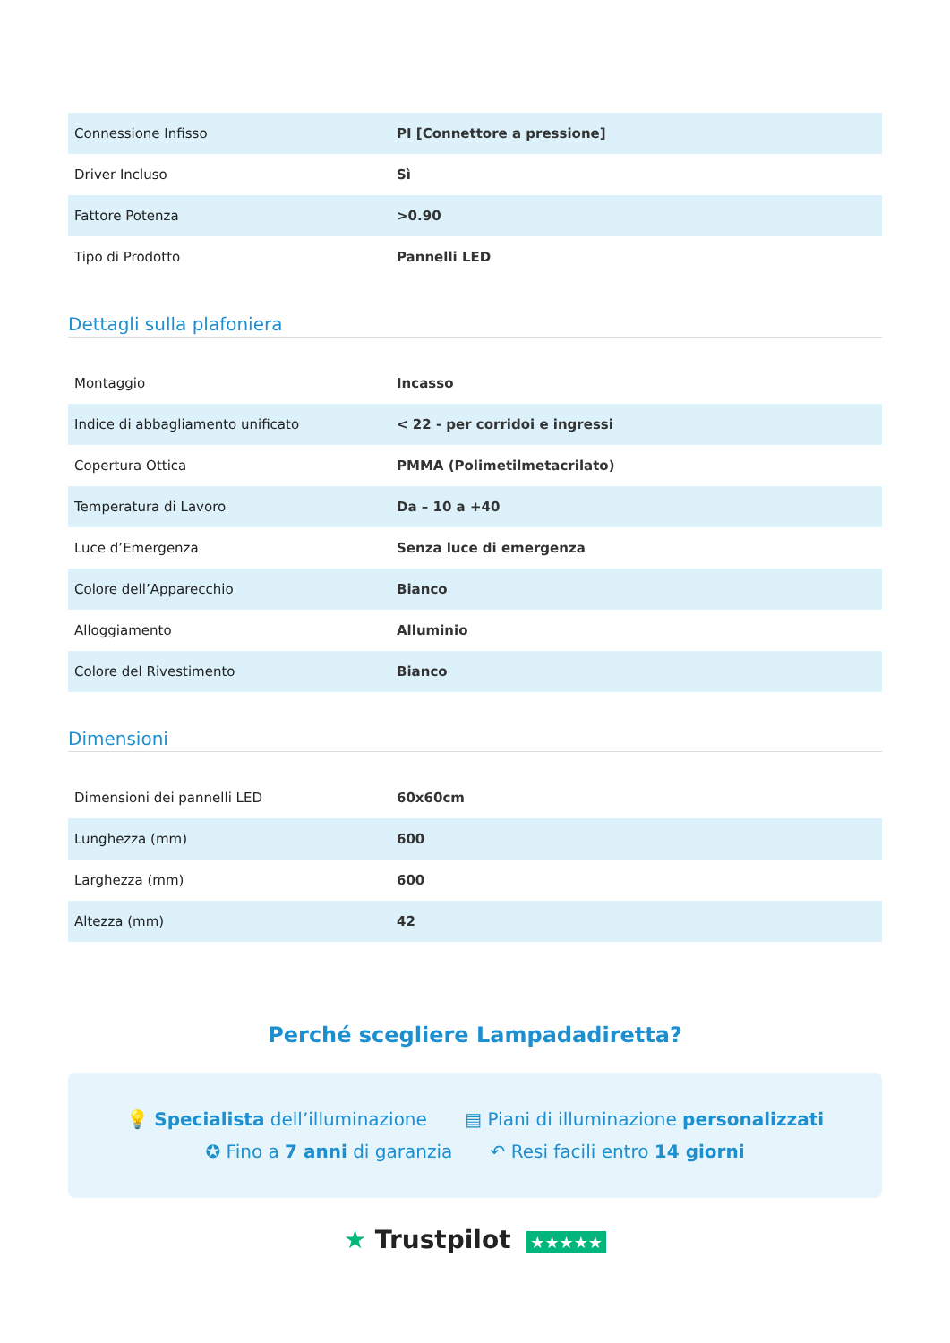| Connessione Infisso | PI [Connettore a pressione] |
| Driver Incluso | Sì |
| Fattore Potenza | >0.90 |
| Tipo di Prodotto | Pannelli LED |
Dettagli sulla plafoniera
| Montaggio | Incasso |
| Indice di abbagliamento unificato | < 22 - per corridoi e ingressi |
| Copertura Ottica | PMMA (Polimetilmetacrilato) |
| Temperatura di Lavoro | Da – 10 a +40 |
| Luce d’Emergenza | Senza luce di emergenza |
| Colore dell’Apparecchio | Bianco |
| Alloggiamento | Alluminio |
| Colore del Rivestimento | Bianco |
Dimensioni
| Dimensioni dei pannelli LED | 60x60cm |
| Lunghezza (mm) | 600 |
| Larghezza (mm) | 600 |
| Altezza (mm) | 42 |
Perché scegliere Lampadadiretta?
💡 Specialista dell’illuminazione ▤ Piani di illuminazione personalizzati
✪ Fino a 7 anni di garanzia ↶ Resi facili entro 14 giorni
★ Trustpilot ★★★★★